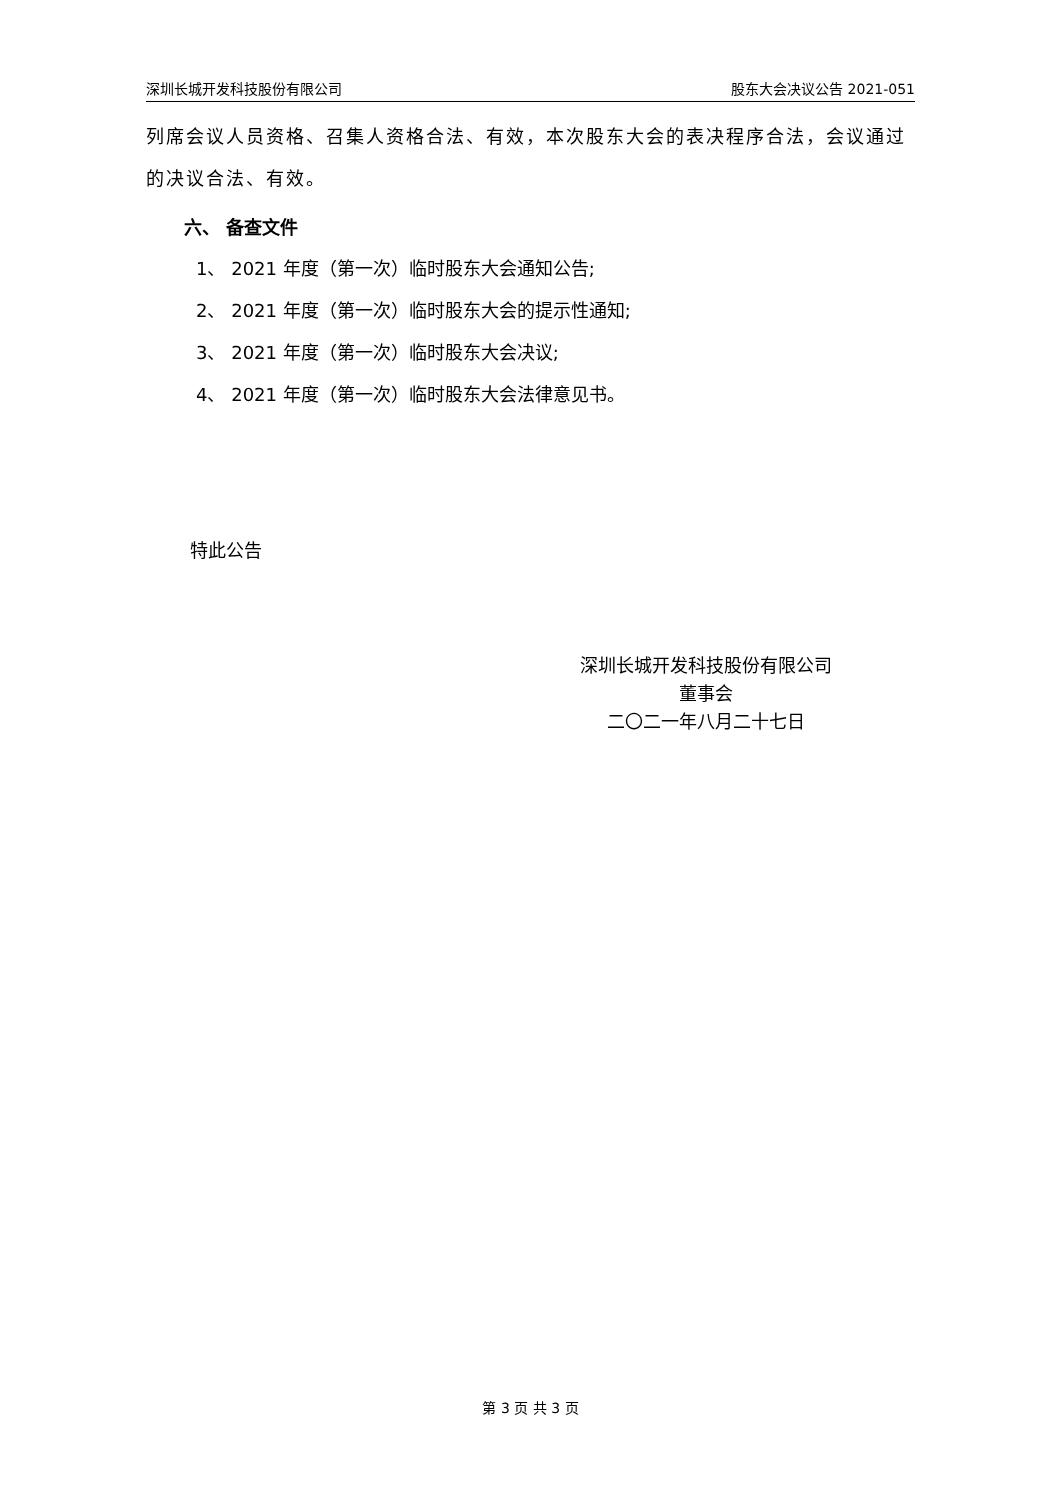深圳长城开发科技股份有限公司 股东大会决议公告 2021-051
列席会议人员资格、召集人资格合法、有效，本次股东大会的表决程序合法，会议通过的决议合法、有效。
六、 备查文件
1、 2021 年度（第一次）临时股东大会通知公告;
2、 2021 年度（第一次）临时股东大会的提示性通知;
3、 2021 年度（第一次）临时股东大会决议;
4、 2021 年度（第一次）临时股东大会法律意见书。
特此公告
深圳长城开发科技股份有限公司
董事会
二〇二一年八月二十七日
第 3 页 共 3 页